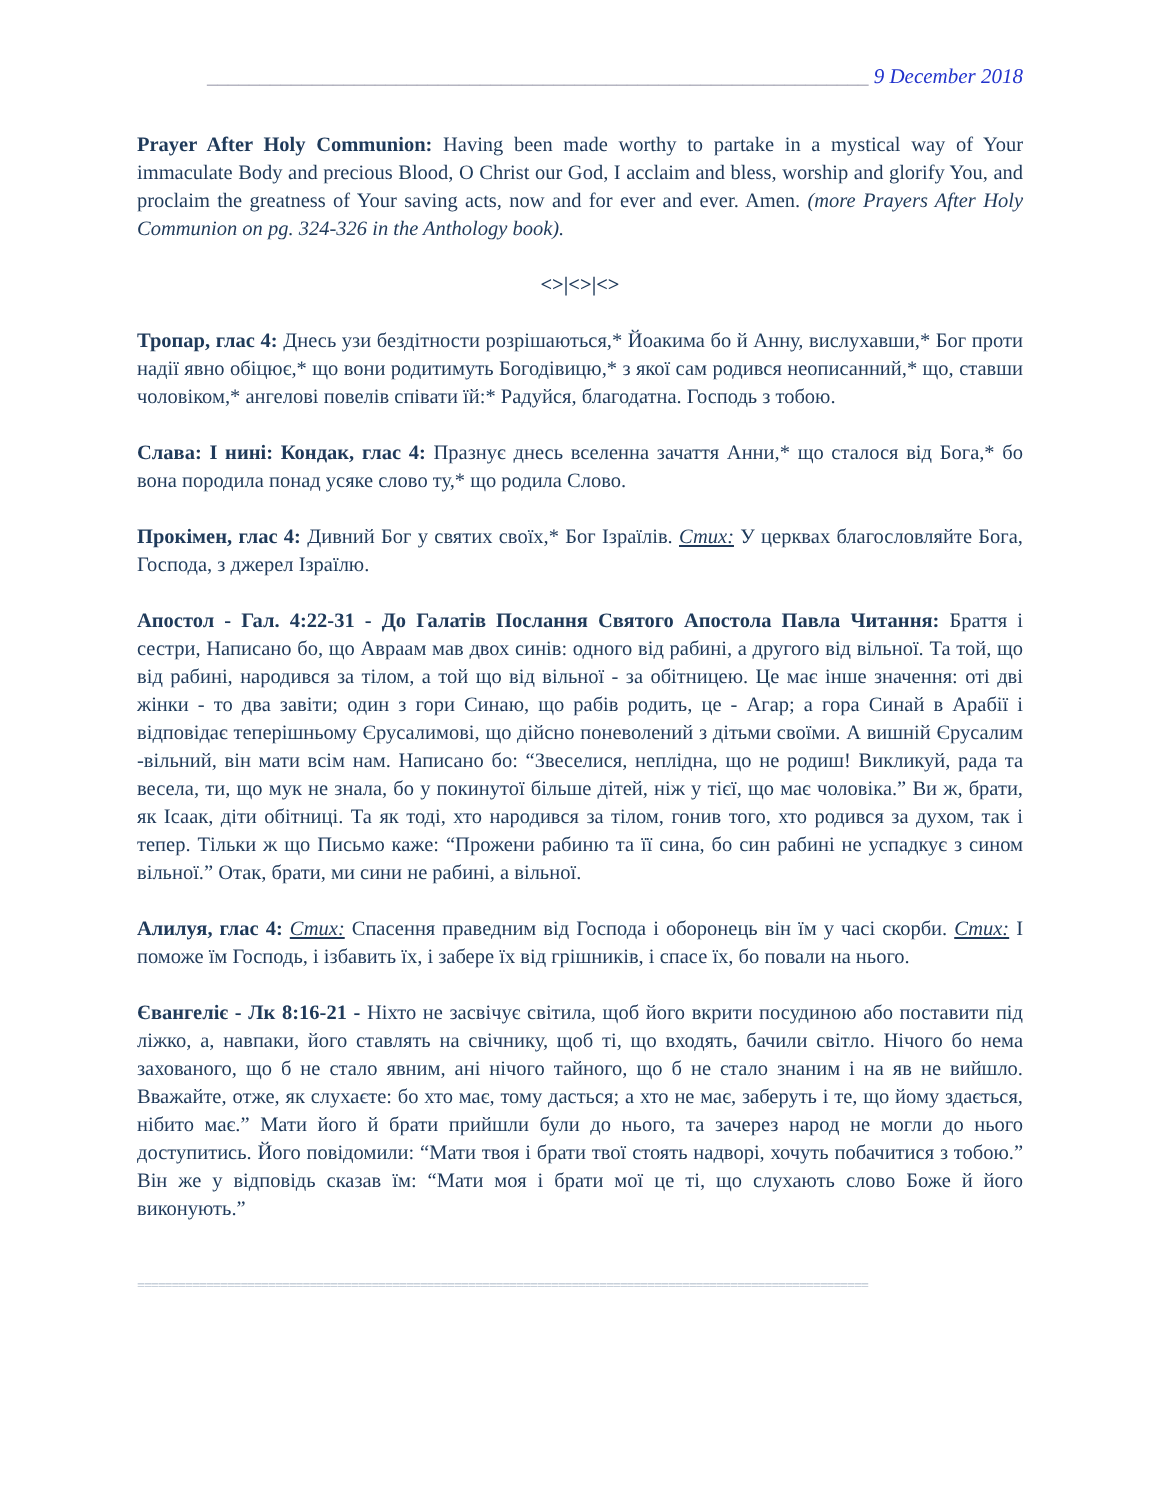_______________________________________________________________ 9 December 2018
Prayer After Holy Communion: Having been made worthy to partake in a mystical way of Your immaculate Body and precious Blood, O Christ our God, I acclaim and bless, worship and glorify You, and proclaim the greatness of Your saving acts, now and for ever and ever. Amen. (more Prayers After Holy Communion on pg. 324-326 in the Anthology book).
<>|<>|<>
Тропар, глас 4: Днесь узи бездітности розрішаються,* Йоакима бо й Анну, вислухавши,* Бог проти надії явно обіцює,* що вони родитимуть Богодівицю,* з якої сам родився неописанний,* що, ставши чоловіком,* ангелові повелів співати їй:* Радуйся, благодатна. Господь з тобою.
Слава: І нині: Кондак, глас 4: Празнує днесь вселенна зачаття Анни,* що сталося від Бога,* бо вона породила понад усяке слово ту,* що родила Слово.
Прокімен, глас 4: Дивний Бог у святих своїх,* Бог Ізраїлів. Стих: У церквах благословляйте Бога, Господа, з джерел Ізраїлю.
Апостол - Гал. 4:22-31 - До Галатів Послання Святого Апостола Павла Читання: Браття і сестри, Написано бо, що Авраам мав двох синів: одного від рабині, а другого від вільної. Та той, що від рабині, народився за тілом, а той що від вільної - за обітницею. Це має інше значення: оті дві жінки - то два завіти; один з гори Синаю, що рабів родить, це - Агар; а гора Синай в Арабії і відповідає теперішньому Єрусалимові, що дійсно поневолений з дітьми своїми. А вишній Єрусалим -вільний, він мати всім нам. Написано бо: “Звеселися, неплідна, що не родиш! Викликуй, рада та весела, ти, що мук не знала, бо у покинутої більше дітей, ніж у тієї, що має чоловіка.” Ви ж, брати, як Ісаак, діти обітниці. Та як тоді, хто народився за тілом, гонив того, хто родився за духом, так і тепер. Тільки ж що Письмо каже: “Прожени рабиню та її сина, бо син рабині не успадкує з сином вільної.” Отак, брати, ми сини не рабині, а вільної.
Алилуя, глас 4: Стих: Спасення праведним від Господа і оборонець він їм у часі скорби. Стих: І поможе їм Господь, і ізбавить їх, і забере їх від грішників, і спасе їх, бо повали на нього.
Євангеліє - Лк 8:16-21 - Ніхто не засвічує світила, щоб його вкрити посудиною або поставити під ліжко, а, навпаки, його ставлять на свічнику, щоб ті, що входять, бачили світло. Нічого бо нема захованого, що б не стало явним, ані нічого тайного, що б не стало знаним і на яв не вийшло. Вважайте, отже, як слухаєте: бо хто має, тому дасться; а хто не має, заберуть і те, що йому здається, нібито має.” Мати його й брати прийшли були до нього, та зачерез народ не могли до нього доступитись. Його повідомили: “Мати твоя і брати твої стоять надворі, хочуть побачитися з тобою.” Він же у відповідь сказав їм: “Мати моя і брати мої це ті, що слухають слово Боже й його виконують.”
==========================================================================================================